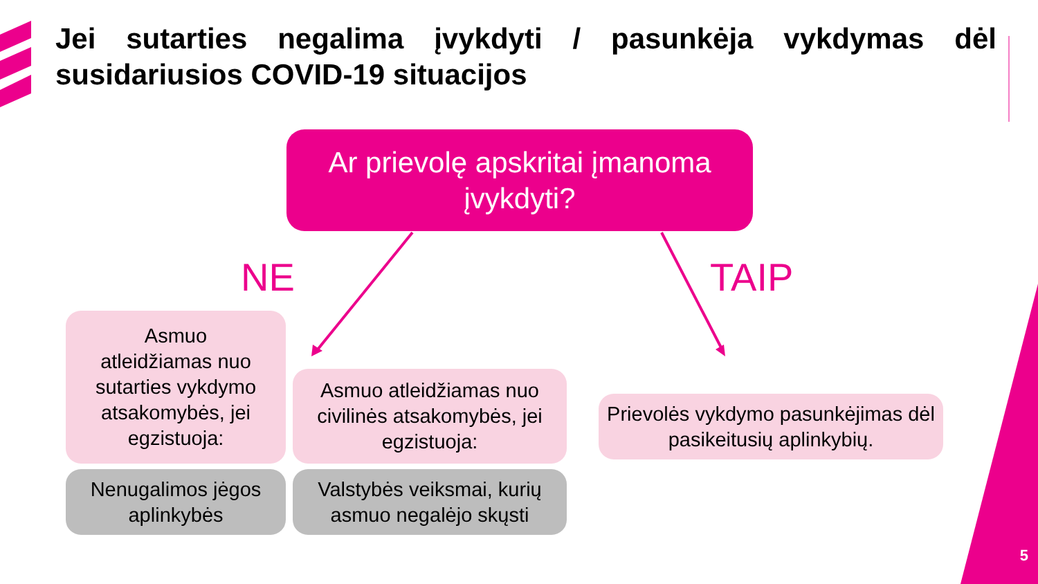Jei sutarties negalima įvykdyti / pasunkėja vykdymas dėl susidariusios COVID-19 situacijos
Ar prievolę apskritai įmanoma
įvykdyti?
NE TAIP
Asmuo
atleidžiamas nuo sutarties vykdymo atsakomybės, jei egzistuoja:
Asmuo atleidžiamas nuo civilinės atsakomybės, jei egzistuoja:
Prievolės vykdymo pasunkėjimas dėl pasikeitusių aplinkybių.
Nenugalimos jėgos aplinkybės
Valstybės veiksmai, kurių asmuo negalėjo skųsti
5